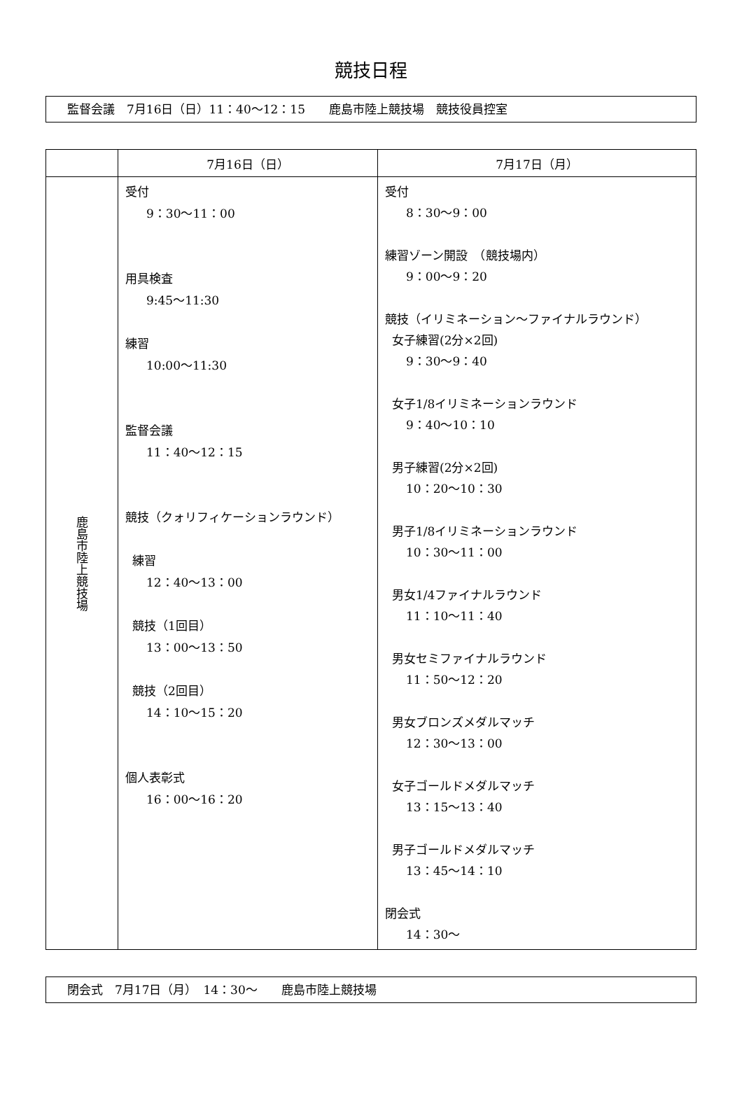競技日程
監督会議　7月16日（日）11：40～12：15　　鹿島市陸上競技場　競技役員控室
| | 7月16日（日） | 7月17日（月） |
| --- | --- | --- |
| 鹿島市陸上競技場 | 受付 9：30～11：00 用具検査 9:45～11:30 練習 10:00～11:30 監督会議 11：40～12：15 競技（クォリフィケーションラウンド） 練習 12：40～13：00 競技（1回目） 13：00～13：50 競技（2回目） 14：10～15：20 個人表彰式 16：00～16：20 | 受付 8：30～9：00 練習ゾーン開設 （競技場内） 9：00～9：20 競技（イリミネーション～ファイナルラウンド） 女子練習(2分×2回) 9：30～9：40 女子1/8イリミネーションラウンド 9：40～10：10 男子練習(2分×2回) 10：20～10：30 男子1/8イリミネーションラウンド 10：30～11：00 男女1/4ファイナルラウンド 11：10～11：40 男女セミファイナルラウンド 11：50～12：20 男女ブロンズメダルマッチ 12：30～13：00 女子ゴールドメダルマッチ 13：15～13：40 男子ゴールドメダルマッチ 13：45～14：10 閉会式 14：30～ |
閉会式　7月17日（月）　14：30～　　鹿島市陸上競技場